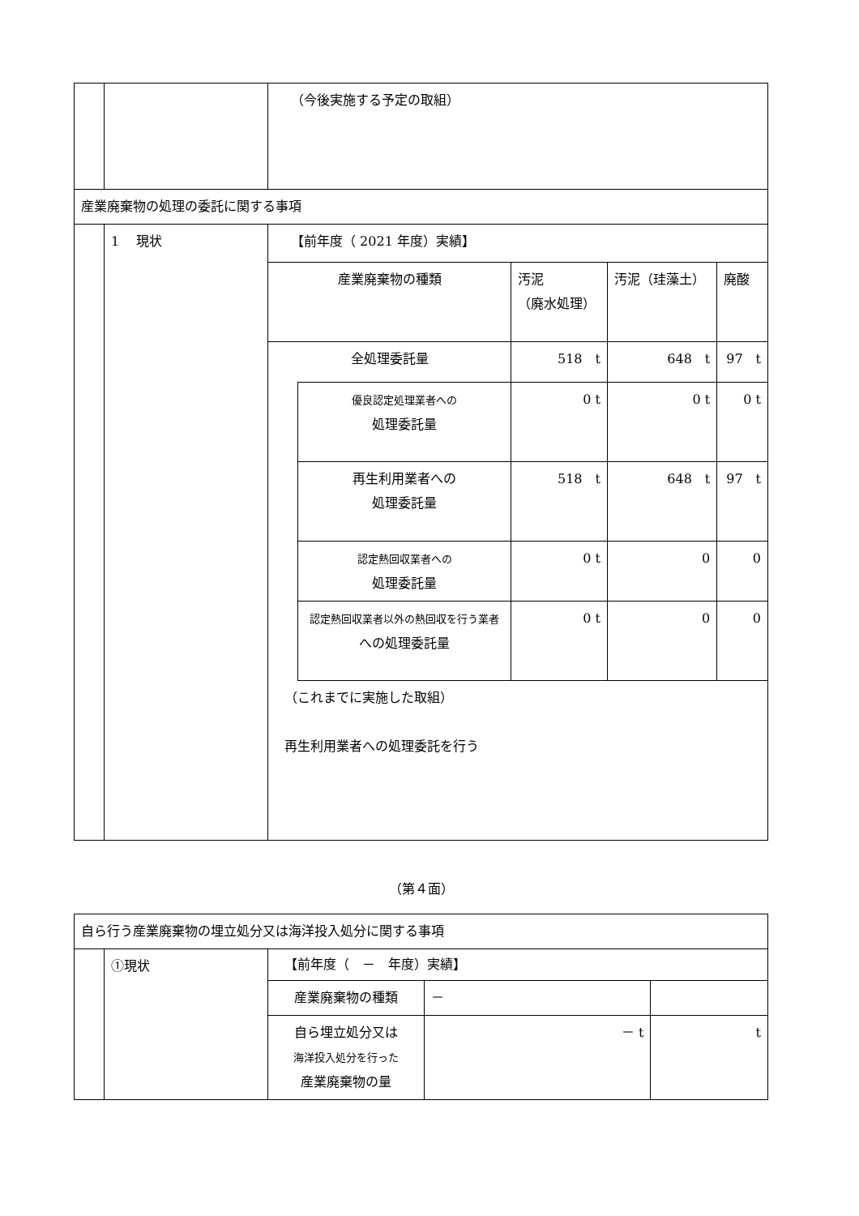| | | （今後実施する予定の取組） |
| 産業廃棄物の処理の委託に関する事項 | | |
| | 1 現状 | 【前年度（ 2021 年度）実績】 / 産業廃棄物の種類 / / 汚泥 （廃水処理） / 汚泥（珪藻土） / 廃酸 / / 全処理委託量 / / 518 t / 648 t / 97 t / / / 優良認定処理業者への 処理委託量 / 0 t / 0 t / 0 t / / / 再生利用業者への 処理委託量 / 518 t / 648 t / 97 t / / / 認定熱回収業者への 処理委託量 / 0 t / 0 / 0 / / / 認定熱回収業者以外の熱回収を行う業者 への処理委託量 / 0 t / 0 / 0 / （これまでに実施した取組） 再生利用業者への処理委託を行う |
（第４面）
| 自ら行う産業廃棄物の埋立処分又は海洋投入処分に関する事項 | | |
| | ①現状 | 【前年度（ － 年度）実績】 / 産業廃棄物の種類 / － / / / 自ら埋立処分又は 海洋投入処分を行った 産業廃棄物の量 / － t / t / |